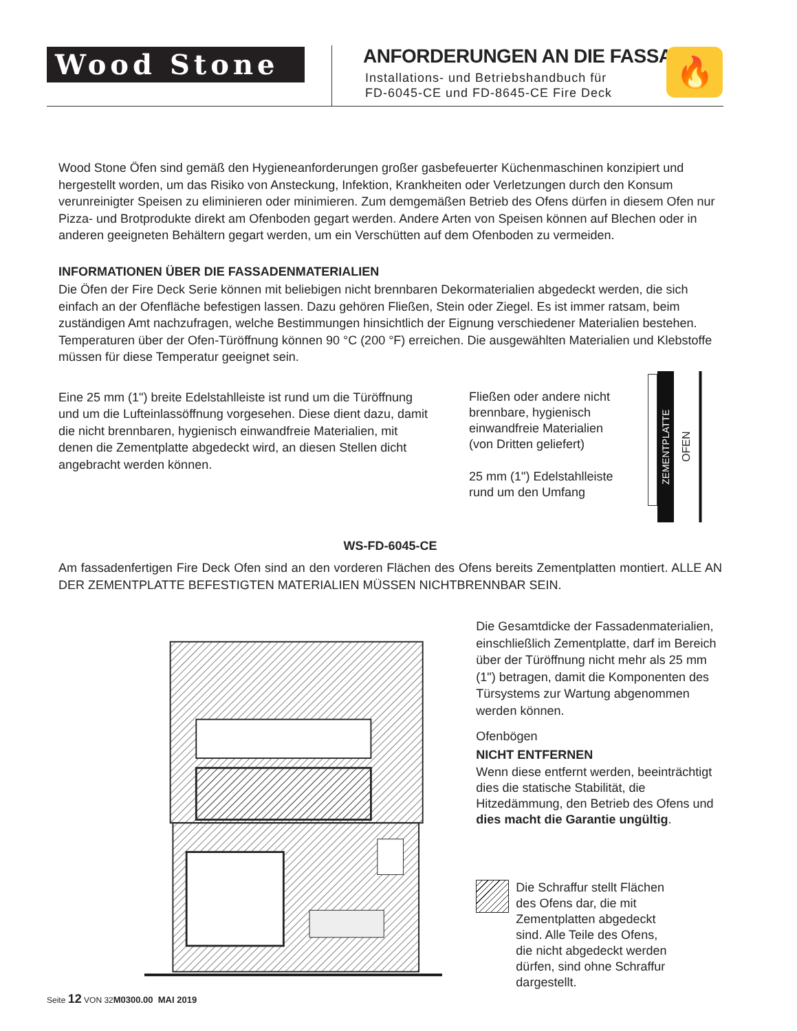Wood Stone
ANFORDERUNGEN AN DIE FASSADE
Installations- und Betriebshandbuch für
FD-6045-CE und FD-8645-CE Fire Deck
🔥
Wood Stone Öfen sind gemäß den Hygieneanforderungen großer gasbefeuerter Küchenmaschinen konzipiert und hergestellt worden, um das Risiko von Ansteckung, Infektion, Krankheiten oder Verletzungen durch den Konsum verunreinigter Speisen zu eliminieren oder minimieren. Zum demgemäßen Betrieb des Ofens dürfen in diesem Ofen nur Pizza- und Brotprodukte direkt am Ofenboden gegart werden. Andere Arten von Speisen können auf Blechen oder in anderen geeigneten Behältern gegart werden, um ein Verschütten auf dem Ofenboden zu vermeiden.
INFORMATIONEN ÜBER DIE FASSADENMATERIALIEN
Die Öfen der Fire Deck Serie können mit beliebigen nicht brennbaren Dekormaterialien abgedeckt werden, die sich einfach an der Ofenfläche befestigen lassen. Dazu gehören Fließen, Stein oder Ziegel. Es ist immer ratsam, beim zuständigen Amt nachzufragen, welche Bestimmungen hinsichtlich der Eignung verschiedener Materialien bestehen. Temperaturen über der Ofen-Türöffnung können 90 °C (200 °F) erreichen. Die ausgewählten Materialien und Klebstoffe müssen für diese Temperatur geeignet sein.
Eine 25 mm (1") breite Edelstahlleiste ist rund um die Türöffnung und um die Lufteinlassöffnung vorgesehen. Diese dient dazu, damit die nicht brennbaren, hygienisch einwandfreie Materialien, mit denen die Zementplatte abgedeckt wird, an diesen Stellen dicht angebracht werden können.
Fließen oder andere nicht brennbare, hygienisch einwandfreie Materialien (von Dritten geliefert)
25 mm (1") Edelstahlleiste rund um den Umfang
ZEMENTPLATTE
OFEN
WS-FD-6045-CE
Am fassadenfertigen Fire Deck Ofen sind an den vorderen Flächen des Ofens bereits Zementplatten montiert. ALLE AN DER ZEMENTPLATTE BEFESTIGTEN MATERIALIEN MÜSSEN NICHTBRENNBAR SEIN.
Die Gesamtdicke der Fassadenmaterialien, einschließlich Zementplatte, darf im Bereich über der Türöffnung nicht mehr als 25 mm (1") betragen, damit die Komponenten des Türsystems zur Wartung abgenommen werden können.
Ofenbögen
NICHT ENTFERNEN
Wenn diese entfernt werden, beeinträchtigt dies die statische Stabilität, die Hitzedämmung, den Betrieb des Ofens und dies macht die Garantie ungültig.
Die Schraffur stellt Flächen des Ofens dar, die mit Zementplatten abgedeckt sind. Alle Teile des Ofens, die nicht abgedeckt werden dürfen, sind ohne Schraffur dargestellt.
Seite 12 VON 32M0300.00 MAI 2019